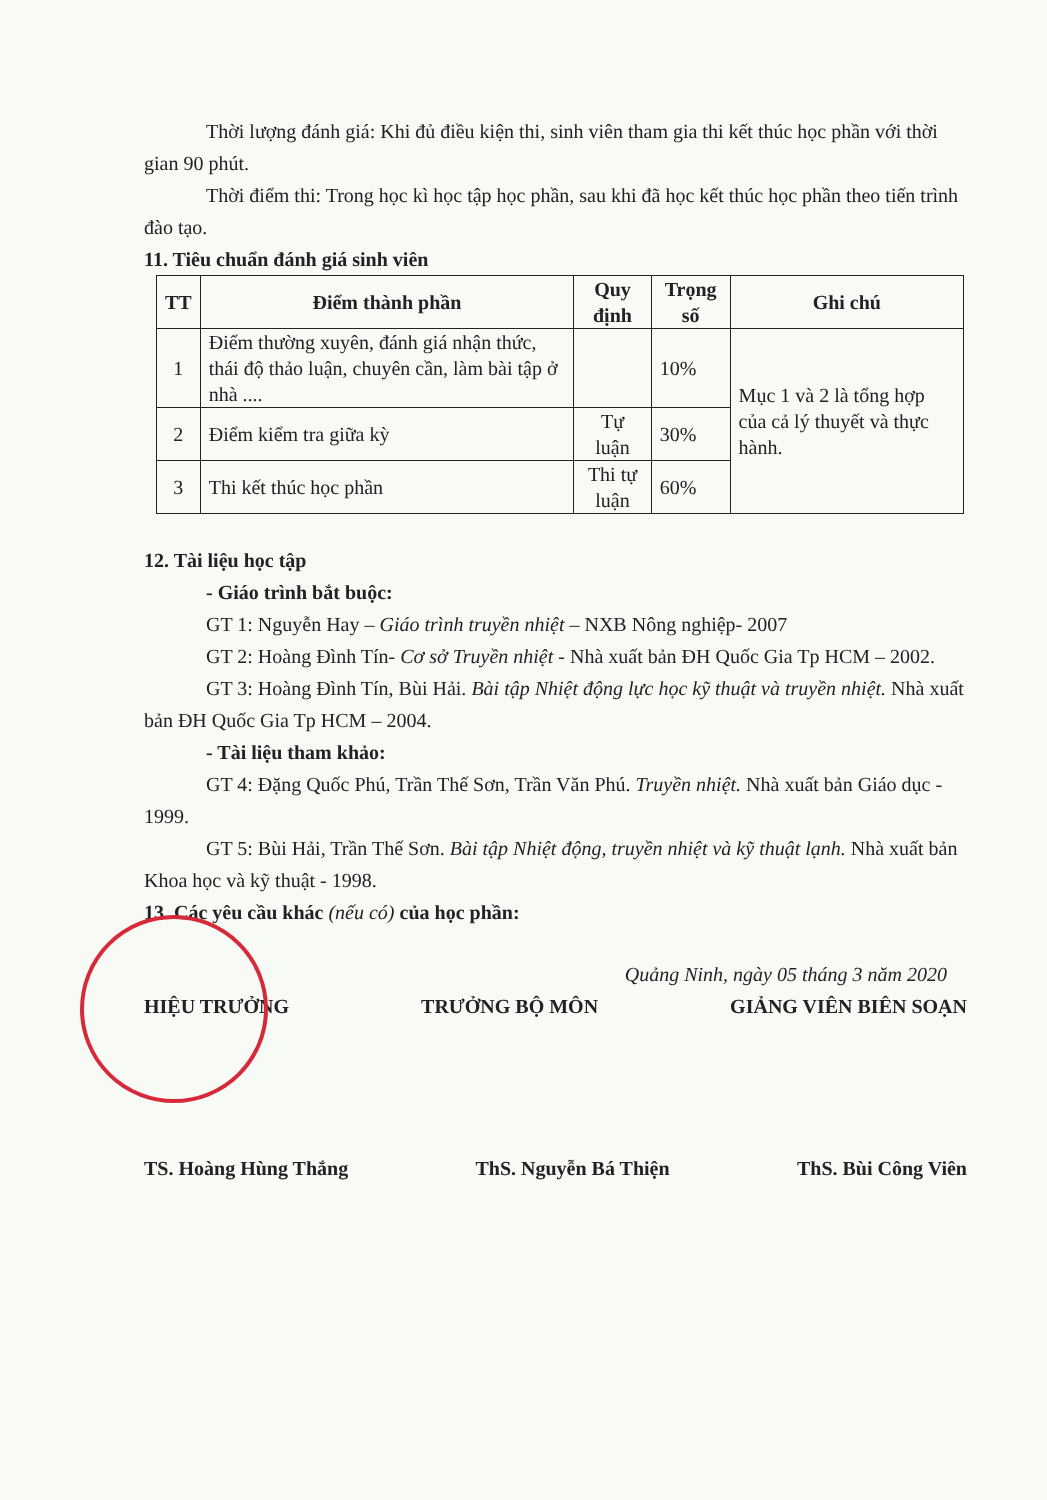Thời lượng đánh giá: Khi đủ điều kiện thi, sinh viên tham gia thi kết thúc học phần với thời gian 90 phút.
Thời điểm thi: Trong học kì học tập học phần, sau khi đã học kết thúc học phần theo tiến trình đào tạo.
11. Tiêu chuẩn đánh giá sinh viên
| TT | Điểm thành phần | Quy định | Trọng số | Ghi chú |
| --- | --- | --- | --- | --- |
| 1 | Điểm thường xuyên, đánh giá nhận thức, thái độ thảo luận, chuyên cần, làm bài tập ở nhà .... | | 10% | Mục 1 và 2 là tổng hợp của cả lý thuyết và thực hành. |
| 2 | Điểm kiểm tra giữa kỳ | Tự luận | 30% | |
| 3 | Thi kết thúc học phần | Thi tự luận | 60% | |
12. Tài liệu học tập
- Giáo trình bắt buộc:
GT 1: Nguyễn Hay – Giáo trình truyền nhiệt – NXB Nông nghiệp- 2007
GT 2: Hoàng Đình Tín- Cơ sở Truyền nhiệt - Nhà xuất bản ĐH Quốc Gia Tp HCM – 2002.
GT 3: Hoàng Đình Tín, Bùi Hải. Bài tập Nhiệt động lực học kỹ thuật và truyền nhiệt. Nhà xuất bản ĐH Quốc Gia Tp HCM – 2004.
- Tài liệu tham khảo:
GT 4: Đặng Quốc Phú, Trần Thế Sơn, Trần Văn Phú. Truyền nhiệt. Nhà xuất bản Giáo dục - 1999.
GT 5: Bùi Hải, Trần Thế Sơn. Bài tập Nhiệt động, truyền nhiệt và kỹ thuật lạnh. Nhà xuất bản Khoa học và kỹ thuật - 1998.
13. Các yêu cầu khác (nếu có) của học phần:
Quảng Ninh, ngày 05 tháng 3 năm 2020
HIỆU TRƯỞNG TRƯỞNG BỘ MÔN GIẢNG VIÊN BIÊN SOẠN
TS. Hoàng Hùng Thắng ThS. Nguyễn Bá Thiện ThS. Bùi Công Viên